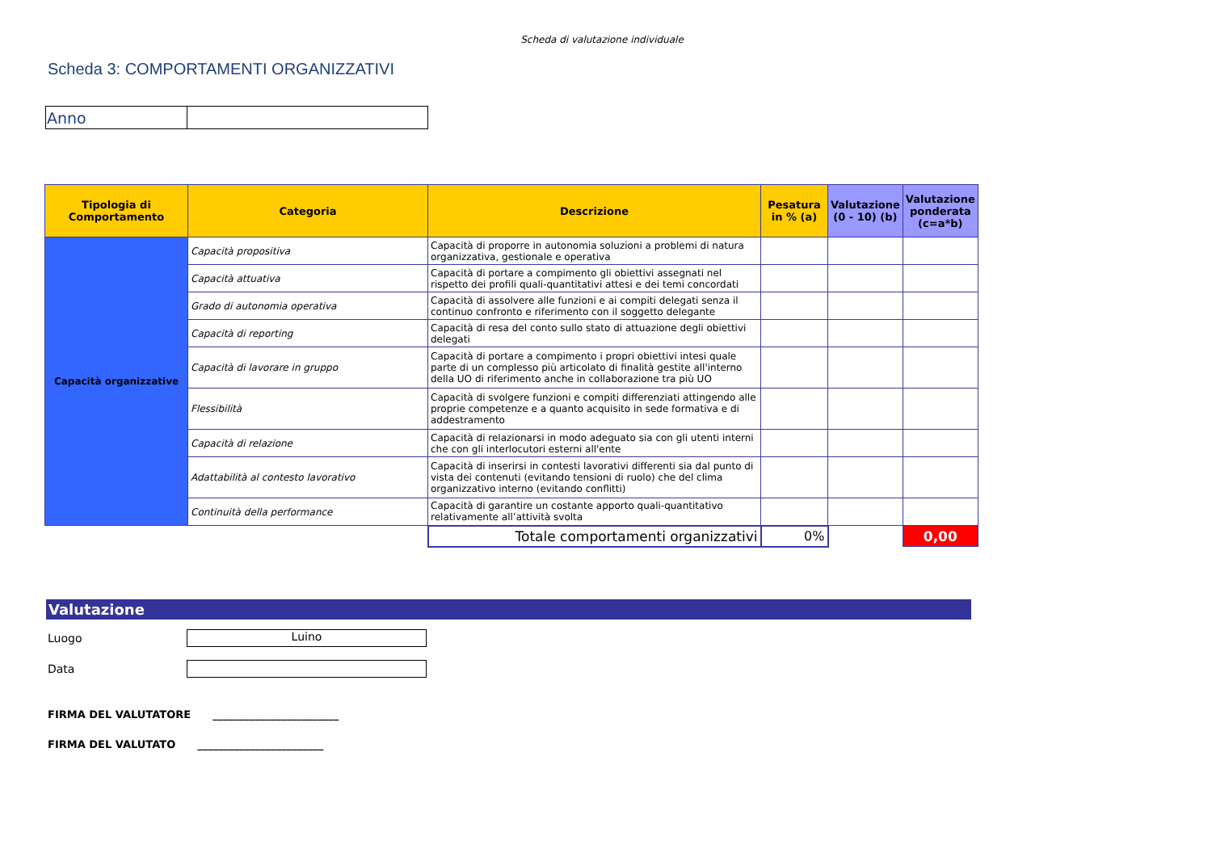Scheda di valutazione individuale
Scheda 3: COMPORTAMENTI ORGANIZZATIVI
| Anno | |
| Tipologia di Comportamento | Categoria | Descrizione | Pesatura in % (a) | Valutazione (0 - 10) (b) | Valutazione ponderata (c=a*b) |
| --- | --- | --- | --- | --- | --- |
| Capacità organizzative | Capacità propositiva | Capacità di proporre in autonomia soluzioni a problemi di natura organizzativa, gestionale e operativa | | | |
| | Capacità attuativa | Capacità di portare a compimento gli obiettivi assegnati nel rispetto dei profili quali-quantitativi attesi e dei temi concordati | | | |
| | Grado di autonomia operativa | Capacità di assolvere alle funzioni e ai compiti delegati senza il continuo confronto e riferimento con il soggetto delegante | | | |
| | Capacità di reporting | Capacità di resa del conto sullo stato di attuazione degli obiettivi delegati | | | |
| | Capacità di lavorare in gruppo | Capacità di portare a compimento i propri obiettivi intesi quale parte di un complesso più articolato di finalità gestite all'interno della UO di riferimento anche in collaborazione tra più UO | | | |
| | Flessibilità | Capacità di svolgere funzioni e compiti differenziati attingendo alle proprie competenze e a quanto acquisito in sede formativa e di addestramento | | | |
| | Capacità di relazione | Capacità di relazionarsi in modo adeguato sia con gli utenti interni che con gli interlocutori esterni all'ente | | | |
| | Adattabilità al contesto lavorativo | Capacità di inserirsi in contesti lavorativi differenti sia dal punto di vista dei contenuti (evitando tensioni di ruolo) che del clima organizzativo interno (evitando conflitti) | | | |
| | Continuità della performance | Capacità di garantire un costante apporto quali-quantitativo relativamente all’attività svolta | | | |
| | | Totale comportamenti organizzativi | 0% | | 0,00 |
Valutazione
Luogo
Luino
Data
FIRMA DEL VALUTATORE ________________________
FIRMA DEL VALUTATO ________________________